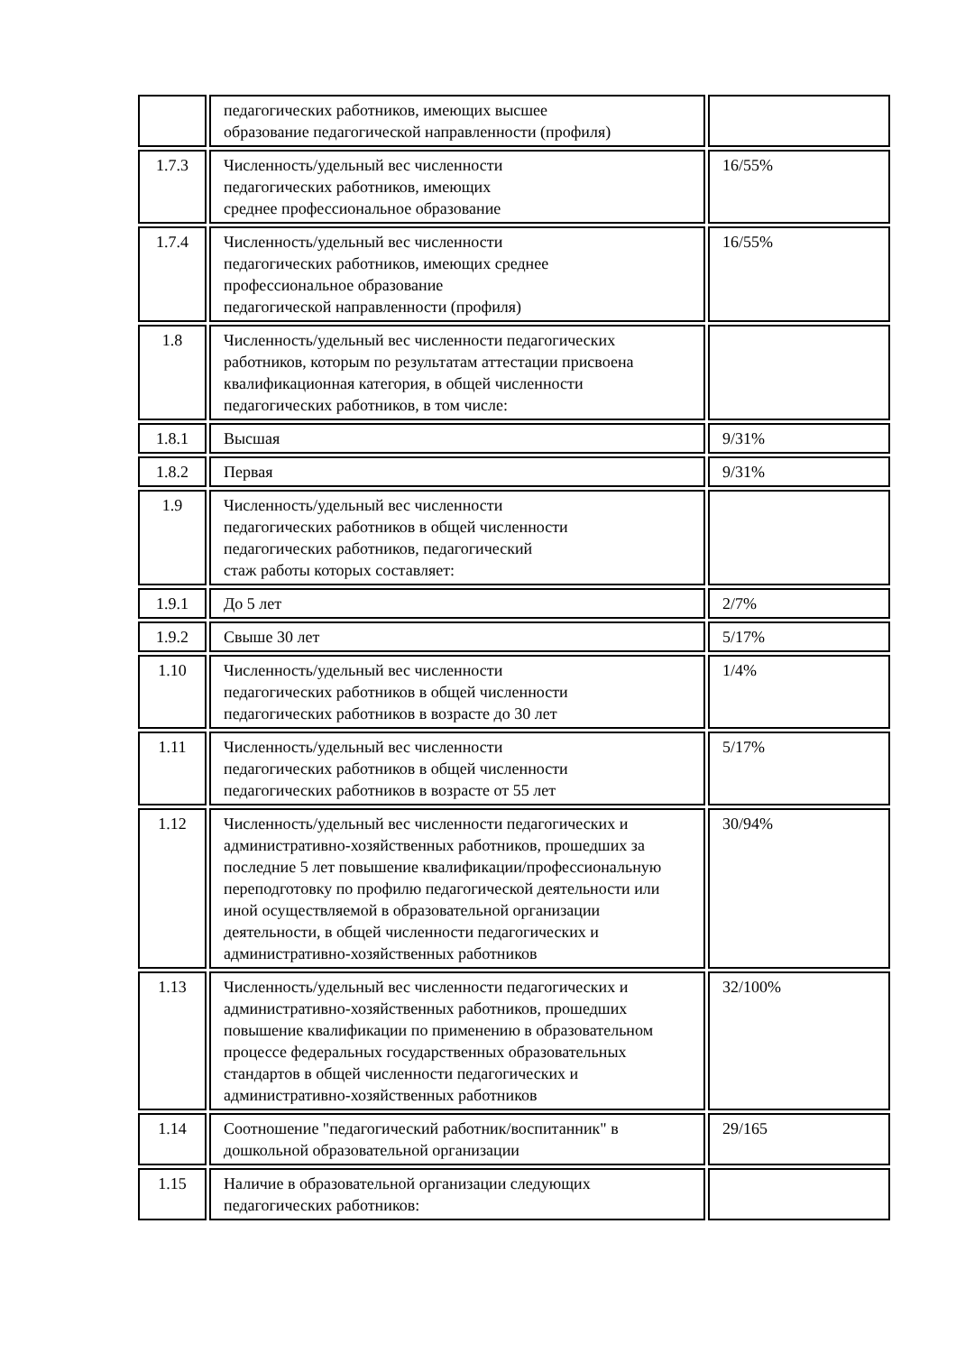| | педагогических работников, имеющих высшее образование педагогической направленности (профиля) | |
| 1.7.3 | Численность/удельный вес численности педагогических работников, имеющих среднее профессиональное образование | 16/55% |
| 1.7.4 | Численность/удельный вес численности педагогических работников, имеющих среднее профессиональное образование педагогической направленности (профиля) | 16/55% |
| 1.8 | Численность/удельный вес численности педагогических работников, которым по результатам аттестации присвоена квалификационная категория, в общей численности педагогических работников, в том числе: | |
| 1.8.1 | Высшая | 9/31% |
| 1.8.2 | Первая | 9/31% |
| 1.9 | Численность/удельный вес численности педагогических работников в общей численности педагогических работников, педагогический стаж работы которых составляет: | |
| 1.9.1 | До 5 лет | 2/7% |
| 1.9.2 | Свыше 30 лет | 5/17% |
| 1.10 | Численность/удельный вес численности педагогических работников в общей численности педагогических работников в возрасте до 30 лет | 1/4% |
| 1.11 | Численность/удельный вес численности педагогических работников в общей численности педагогических работников в возрасте от 55 лет | 5/17% |
| 1.12 | Численность/удельный вес численности педагогических и административно-хозяйственных работников, прошедших за последние 5 лет повышение квалификации/профессиональную переподготовку по профилю педагогической деятельности или иной осуществляемой в образовательной организации деятельности, в общей численности педагогических и административно-хозяйственных работников | 30/94% |
| 1.13 | Численность/удельный вес численности педагогических и административно-хозяйственных работников, прошедших повышение квалификации по применению в образовательном процессе федеральных государственных образовательных стандартов в общей численности педагогических и административно-хозяйственных работников | 32/100% |
| 1.14 | Соотношение "педагогический работник/воспитанник" в дошкольной образовательной организации | 29/165 |
| 1.15 | Наличие в образовательной организации следующих педагогических работников: | |